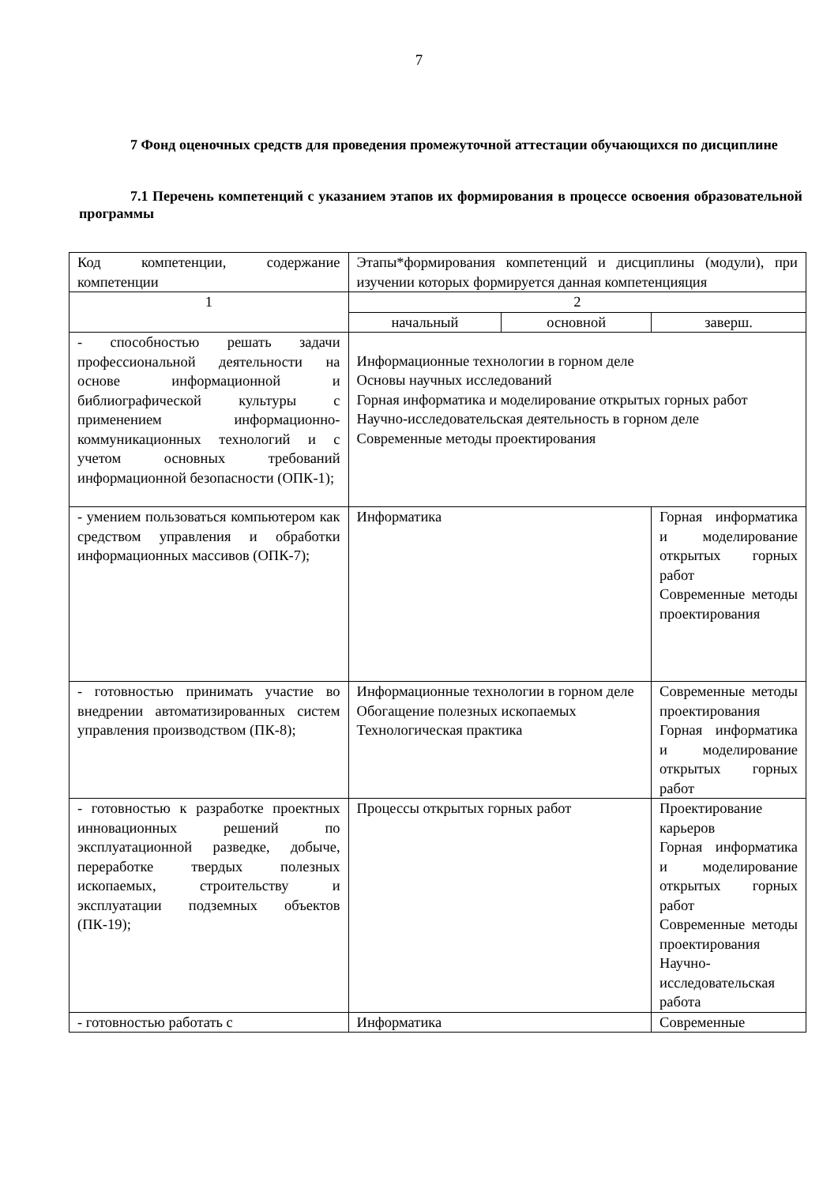7
7 Фонд оценочных средств для проведения промежуточной аттестации обучающихся по дисциплине
7.1 Перечень компетенций с указанием этапов их формирования в процессе освоения образовательной программы
| Код компетенции, содержание компетенции | Этапы*формирования компетенций и дисциплины (модули), при изучении которых формируется данная компетенцияция | | |
| 1 | 2 | | |
| | начальный | основной | заверш. |
| - способностью решать задачи профессиональной деятельности на основе информационной и библиографической культуры с применением информационно-коммуникационных технологий и с учетом основных требований информационной безопасности (ОПК-1); | Информационные технологии в горном деле Основы научных исследований Горная информатика и моделирование открытых горных работ Научно-исследовательская деятельность в горном деле Современные методы проектирования | | |
| - умением пользоваться компьютером как средством управления и обработки информационных массивов (ОПК-7); | Информатика | | Горная информатика и моделирование открытых горных работ Современные методы проектирования |
| - готовностью принимать участие во внедрении автоматизированных систем управления производством (ПК-8); | Информационные технологии в горном деле Обогащение полезных ископаемых Технологическая практика | | Современные методы проектирования Горная информатика и моделирование открытых горных работ |
| - готовностью к разработке проектных инновационных решений по эксплуатационной разведке, добыче, переработке твердых полезных ископаемых, строительству и эксплуатации подземных объектов (ПК-19); | Процессы открытых горных работ | | Проектирование карьеров Горная информатика и моделирование открытых горных работ Современные методы проектирования Научно-исследовательская работа |
| - готовностью работать с | Информатика | | Современные |